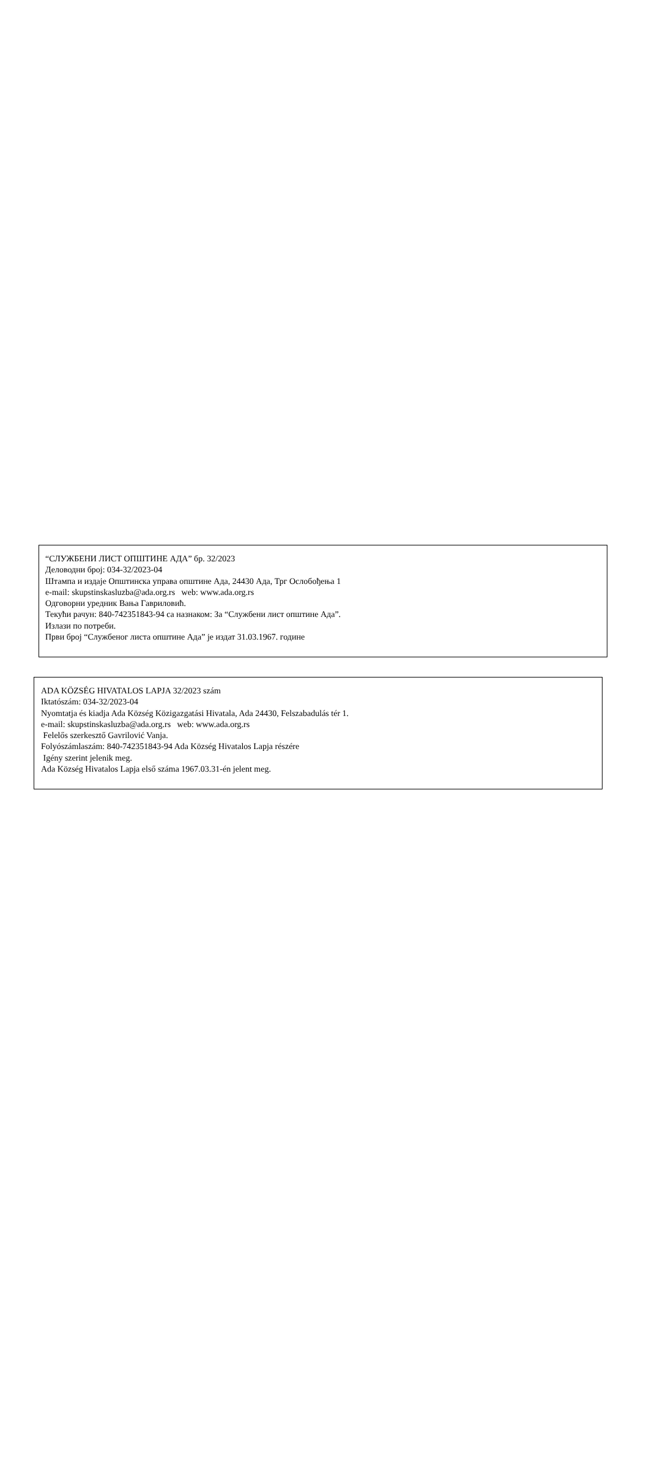“СЛУЖБЕНИ ЛИСТ ОПШТИНЕ АДА” бр. 32/2023
Деловодни број: 034-32/2023-04
Штампа и издаје Општинска управа општине Ада, 24430 Ада, Трг Ослобођења 1
e-mail: skupstinskasluzba@ada.org.rs web: www.ada.org.rs
Одговорни уредник Вања Гавриловић.
Текући рачун: 840-742351843-94 са назнаком: За “Службени лист општине Ада”.
Излази по потреби.
Први број “Службеног листа општине Ада” је издат 31.03.1967. године
ADA KÖZSÉG HIVATALOS LAPJA 32/2023 szám
Iktatószám: 034-32/2023-04
Nyomtatja és kiadja Ada Község Közigazgatási Hivatala, Ada 24430, Felszabadulás tér 1.
e-mail: skupstinskasluzba@ada.org.rs web: www.ada.org.rs
Felelős szerkesztő Gavrilović Vanja.
Folyószámlaszám: 840-742351843-94 Ada Község Hivatalos Lapja részére
Igény szerint jelenik meg.
Ada Község Hivatalos Lapja első száma 1967.03.31-én jelent meg.